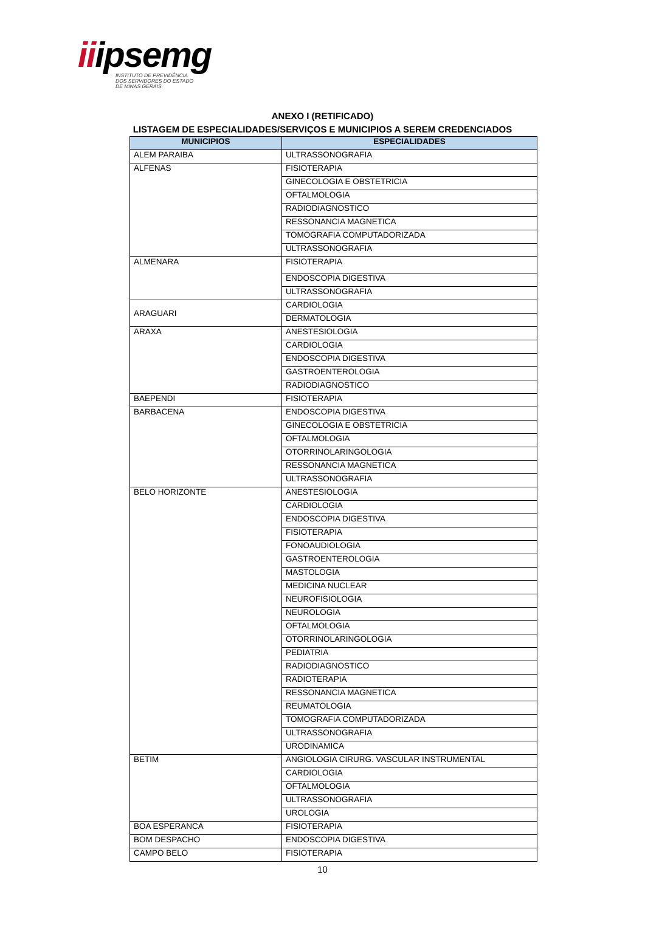iiipsemg
INSTITUTO DE PREVIDÊNCIA
DOS SERVIDORES DO ESTADO
DE MINAS GERAIS
ANEXO I (RETIFICADO)
LISTAGEM DE ESPECIALIDADES/SERVIÇOS E MUNICIPIOS A SEREM CREDENCIADOS
| MUNICIPIOS | ESPECIALIDADES |
| --- | --- |
| ALEM PARAIBA | ULTRASSONOGRAFIA |
| ALFENAS | FISIOTERAPIA |
| | GINECOLOGIA E OBSTETRICIA |
| | OFTALMOLOGIA |
| | RADIODIAGNOSTICO |
| | RESSONANCIA MAGNETICA |
| | TOMOGRAFIA COMPUTADORIZADA |
| | ULTRASSONOGRAFIA |
| ALMENARA | FISIOTERAPIA |
| | ENDOSCOPIA DIGESTIVA |
| | ULTRASSONOGRAFIA |
| ARAGUARI | CARDIOLOGIA |
| | DERMATOLOGIA |
| ARAXA | ANESTESIOLOGIA |
| | CARDIOLOGIA |
| | ENDOSCOPIA DIGESTIVA |
| | GASTROENTEROLOGIA |
| | RADIODIAGNOSTICO |
| BAEPENDI | FISIOTERAPIA |
| BARBACENA | ENDOSCOPIA DIGESTIVA |
| | GINECOLOGIA E OBSTETRICIA |
| | OFTALMOLOGIA |
| | OTORRINOLARINGOLOGIA |
| | RESSONANCIA MAGNETICA |
| | ULTRASSONOGRAFIA |
| BELO HORIZONTE | ANESTESIOLOGIA |
| | CARDIOLOGIA |
| | ENDOSCOPIA DIGESTIVA |
| | FISIOTERAPIA |
| | FONOAUDIOLOGIA |
| | GASTROENTEROLOGIA |
| | MASTOLOGIA |
| | MEDICINA NUCLEAR |
| | NEUROFISIOLOGIA |
| | NEUROLOGIA |
| | OFTALMOLOGIA |
| | OTORRINOLARINGOLOGIA |
| | PEDIATRIA |
| | RADIODIAGNOSTICO |
| | RADIOTERAPIA |
| | RESSONANCIA MAGNETICA |
| | REUMATOLOGIA |
| | TOMOGRAFIA COMPUTADORIZADA |
| | ULTRASSONOGRAFIA |
| | URODINAMICA |
| BETIM | ANGIOLOGIA CIRURG. VASCULAR INSTRUMENTAL |
| | CARDIOLOGIA |
| | OFTALMOLOGIA |
| | ULTRASSONOGRAFIA |
| | UROLOGIA |
| BOA ESPERANCA | FISIOTERAPIA |
| BOM DESPACHO | ENDOSCOPIA DIGESTIVA |
| CAMPO BELO | FISIOTERAPIA |
10